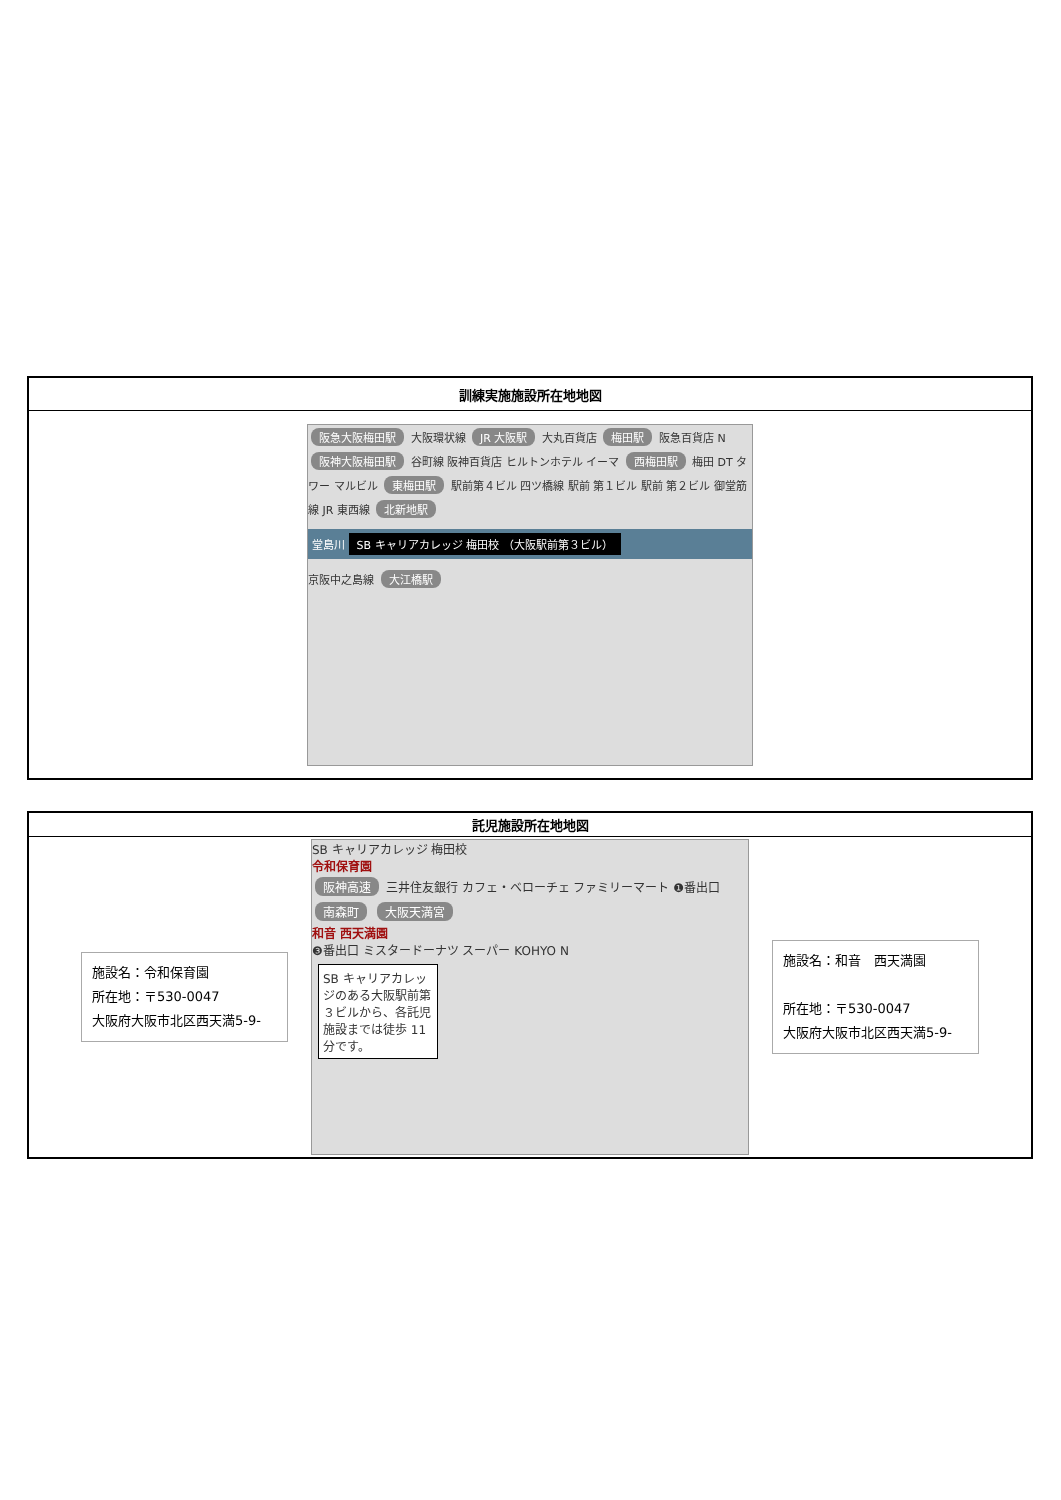| 訓練実施施設所在地地図 |
| --- |
| 阪急大阪梅田駅 大阪環状線 JR 大阪駅 大丸百貨店 梅田駅 阪急百貨店 N 阪神大阪梅田駅 谷町線 阪神百貨店 ヒルトンホテル イーマ 西梅田駅 梅田 DT タワー マルビル 東梅田駅 駅前第４ビル 四ツ橋線 駅前 第１ビル 駅前 第２ビル 御堂筋線 JR 東西線 北新地駅 堂島川 SB キャリアカレッジ 梅田校 （大阪駅前第３ビル） 京阪中之島線 大江橋駅 |
| 託児施設所在地地図 |
| --- |
| 施設名：令和保育園 所在地：〒530-0047 大阪府大阪市北区西天満5-9- SB キャリアカレッジ 梅田校 令和保育園 阪神高速 三井住友銀行 カフェ・ベローチェ ファミリーマート ❶番出口 南森町 大阪天満宮 和音 西天満園 ❸番出口 ミスタードーナツ スーパー KOHYO N SB キャリアカレッジのある大阪駅前第３ビルから、各託児施設までは徒歩 11 分です。 施設名：和音 西天満園 所在地：〒530-0047 大阪府大阪市北区西天満5-9- |